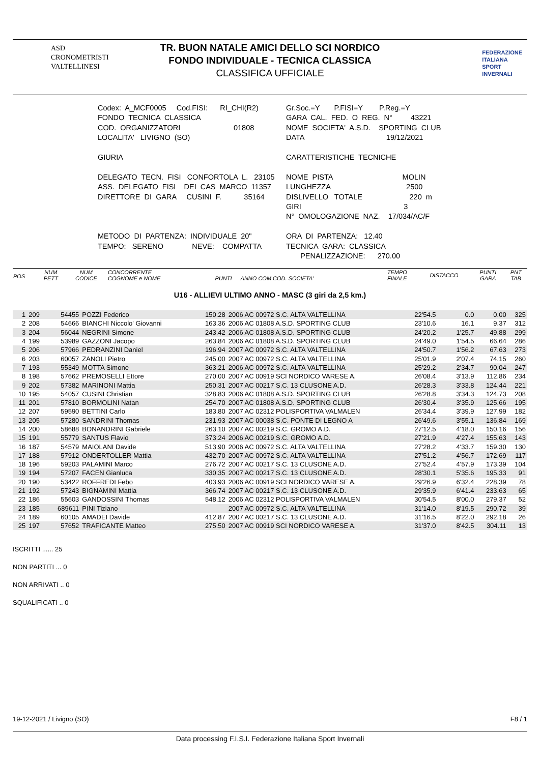ASD
CRONOMETRISTI
VALTELLINESI
TR. BUON NATALE AMICI DELLO SCI NORDICO
FONDO INDIVIDUALE - TECNICA CLASSICA
CLASSIFICA UFFICIALE
FEDERAZIONE
ITALIANA
SPORT
INVERNALI
Codex: A_MCF0005 Cod.FISI: RI_CHI(R2) FONDO TECNICA CLASSICA COD. ORGANIZZATORI 01808 LOCALITA' LIVIGNO (SO) GIURIA DELEGATO TECN. FISI CONFORTOLA L. 23105 ASS. DELEGATO FISI DEI CAS MARCO 11357 DIRETTORE DI GARA CUSINI F. 35164 METODO DI PARTENZA: INDIVIDUALE 20" TEMPO: SERENO NEVE: COMPATTA
Gr.Soc.=Y P.FISI=Y P.Reg.=Y GARA CAL. FED. O REG. N° 43221 NOME SOCIETA' A.S.D. SPORTING CLUB DATA 19/12/2021 CARATTERISTICHE TECNICHE NOME PISTA MOLIN LUNGHEZZA 2500 DISLIVELLO TOTALE 220 m GIRI 3 N° OMOLOGAZIONE NAZ. 17/034/AC/F ORA DI PARTENZA: 12.40 TECNICA GARA: CLASSICA PENALIZZAZIONE: 270.00
| POS | NUM PETT | NUM CODICE | CONCORRENTE COGNOME e NOME | PUNTI | ANNO COM COD. SOCIETA' | TEMPO FINALE | DISTACCO | PUNTI GARA | PNT TAB |
| --- | --- | --- | --- | --- | --- | --- | --- | --- | --- |
U16 - ALLIEVI ULTIMO ANNO - MASC (3 giri da 2,5 km.)
| 1 | 209 | 54455 | POZZI Federico | 150.28 | 2006 AC 00972 S.C. ALTA VALTELLINA | 22'54.5 | 0.0 | 0.00 | 325 |
| 2 | 208 | 54666 | BIANCHI Niccolo' Giovanni | 163.36 | 2006 AC 01808 A.S.D. SPORTING CLUB | 23'10.6 | 16.1 | 9.37 | 312 |
| 3 | 204 | 56044 | NEGRINI Simone | 243.42 | 2006 AC 01808 A.S.D. SPORTING CLUB | 24'20.2 | 1'25.7 | 49.88 | 299 |
| 4 | 199 | 53989 | GAZZONI Jacopo | 263.84 | 2006 AC 01808 A.S.D. SPORTING CLUB | 24'49.0 | 1'54.5 | 66.64 | 286 |
| 5 | 206 | 57966 | PEDRANZINI Daniel | 196.94 | 2007 AC 00972 S.C. ALTA VALTELLINA | 24'50.7 | 1'56.2 | 67.63 | 273 |
| 6 | 203 | 60057 | ZANOLI Pietro | 245.00 | 2007 AC 00972 S.C. ALTA VALTELLINA | 25'01.9 | 2'07.4 | 74.15 | 260 |
| 7 | 193 | 55349 | MOTTA Simone | 363.21 | 2006 AC 00972 S.C. ALTA VALTELLINA | 25'29.2 | 2'34.7 | 90.04 | 247 |
| 8 | 198 | 57662 | PREMOSELLI Ettore | 270.00 | 2007 AC 00919 SCI NORDICO VARESE A. | 26'08.4 | 3'13.9 | 112.86 | 234 |
| 9 | 202 | 57382 | MARINONI Mattia | 250.31 | 2007 AC 00217 S.C. 13 CLUSONE A.D. | 26'28.3 | 3'33.8 | 124.44 | 221 |
| 10 | 195 | 54057 | CUSINI Christian | 328.83 | 2006 AC 01808 A.S.D. SPORTING CLUB | 26'28.8 | 3'34.3 | 124.73 | 208 |
| 11 | 201 | 57810 | BORMOLINI Natan | 254.70 | 2007 AC 01808 A.S.D. SPORTING CLUB | 26'30.4 | 3'35.9 | 125.66 | 195 |
| 12 | 207 | 59590 | BETTINI Carlo | 183.80 | 2007 AC 02312 POLISPORTIVA VALMALEN | 26'34.4 | 3'39.9 | 127.99 | 182 |
| 13 | 205 | 57280 | SANDRINI Thomas | 231.93 | 2007 AC 00038 S.C. PONTE DI LEGNO A | 26'49.6 | 3'55.1 | 136.84 | 169 |
| 14 | 200 | 58688 | BONANDRINI Gabriele | 263.10 | 2007 AC 00219 S.C. GROMO A.D. | 27'12.5 | 4'18.0 | 150.16 | 156 |
| 15 | 191 | 55779 | SANTUS Flavio | 373.24 | 2006 AC 00219 S.C. GROMO A.D. | 27'21.9 | 4'27.4 | 155.63 | 143 |
| 16 | 187 | 54579 | MAIOLANI Davide | 513.90 | 2006 AC 00972 S.C. ALTA VALTELLINA | 27'28.2 | 4'33.7 | 159.30 | 130 |
| 17 | 188 | 57912 | ONDERTOLLER Mattia | 432.70 | 2007 AC 00972 S.C. ALTA VALTELLINA | 27'51.2 | 4'56.7 | 172.69 | 117 |
| 18 | 196 | 59203 | PALAMINI Marco | 276.72 | 2007 AC 00217 S.C. 13 CLUSONE A.D. | 27'52.4 | 4'57.9 | 173.39 | 104 |
| 19 | 194 | 57207 | FACEN Gianluca | 330.35 | 2007 AC 00217 S.C. 13 CLUSONE A.D. | 28'30.1 | 5'35.6 | 195.33 | 91 |
| 20 | 190 | 53422 | ROFFREDI Febo | 403.93 | 2006 AC 00919 SCI NORDICO VARESE A. | 29'26.9 | 6'32.4 | 228.39 | 78 |
| 21 | 192 | 57243 | BIGNAMINI Mattia | 366.74 | 2007 AC 00217 S.C. 13 CLUSONE A.D. | 29'35.9 | 6'41.4 | 233.63 | 65 |
| 22 | 186 | 55603 | GANDOSSINI Thomas | 548.12 | 2006 AC 02312 POLISPORTIVA VALMALEN | 30'54.5 | 8'00.0 | 279.37 | 52 |
| 23 | 185 | 689611 | PINI Tiziano | | 2007 AC 00972 S.C. ALTA VALTELLINA | 31'14.0 | 8'19.5 | 290.72 | 39 |
| 24 | 189 | 60105 | AMADEI Davide | 412.87 | 2007 AC 00217 S.C. 13 CLUSONE A.D. | 31'16.5 | 8'22.0 | 292.18 | 26 |
| 25 | 197 | 57652 | TRAFICANTE Matteo | 275.50 | 2007 AC 00919 SCI NORDICO VARESE A. | 31'37.0 | 8'42.5 | 304.11 | 13 |
ISCRITTI ...... 25
NON PARTITI ... 0
NON ARRIVATI .. 0
SQUALIFICATI .. 0
19-12-2021 / Livigno (SO) F8 / 1
Data processing F.I.S.I. Federazione Italiana Sport Invernali